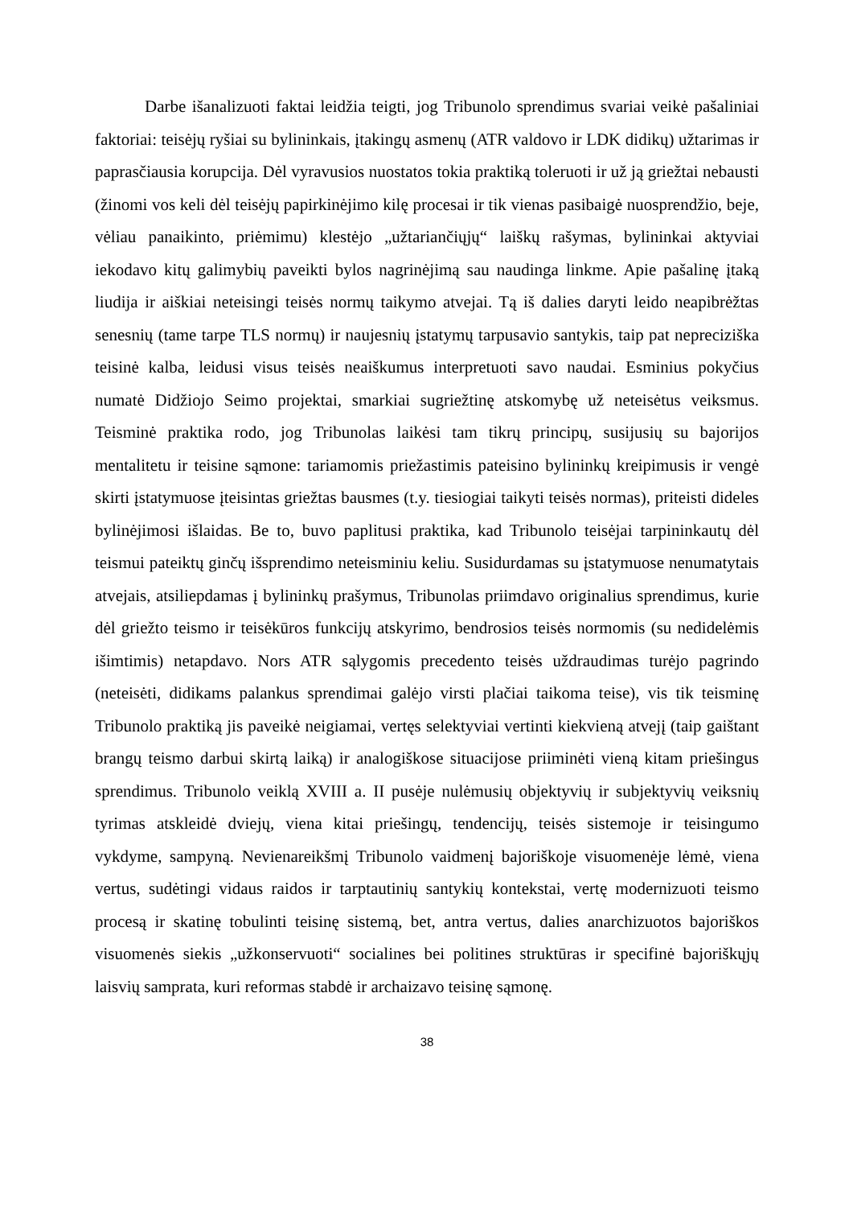Darbe išanalizuoti faktai leidžia teigti, jog Tribunolo sprendimus svariai veikė pašaliniai faktoriai: teisėjų ryšiai su bylininkais, įtakingų asmenų (ATR valdovo ir LDK didikų) užtarimas ir paprasčiausia korupcija. Dėl vyravusios nuostatos tokia praktiką toleruoti ir už ją griežtai nebausti (žinomi vos keli dėl teisėjų papirkinėjimo kilę procesai ir tik vienas pasibaigė nuosprendžio, beje, vėliau panaikinto, priėmimu) klestėjo „užtariančiųjų“ laiškų rašymas, bylininkai aktyviai iekodavo kitų galimybių paveikti bylos nagrinėjimą sau naudinga linkme. Apie pašalinę įtaką liudija ir aiškiai neteisingi teisės normų taikymo atvejai. Tą iš dalies daryti leido neapibrėžtas senesnių (tame tarpe TLS normų) ir naujesnių įstatymų tarpusavio santykis, taip pat nepreciziška teisinė kalba, leidusi visus teisės neaiškumus interpretuoti savo naudai. Esminius pokyčius numatė Didžiojo Seimo projektai, smarkiai sugriežtinę atskomybę už neteisėtus veiksmus. Teisminė praktika rodo, jog Tribunolas laikėsi tam tikrų principų, susijusių su bajorijos mentalitetu ir teisine sąmone: tariamomis priežastimis pateisino bylininkų kreipimusis ir vengė skirti įstatymuose įteisintas griežtas bausmes (t.y. tiesiogiai taikyti teisės normas), priteisti dideles bylinėjimosi išlaidas. Be to, buvo paplitusi praktika, kad Tribunolo teisėjai tarpininkautų dėl teismui pateiktų ginčų išsprendimo neteisminiu keliu. Susidurdamas su įstatymuose nenumatytais atvejais, atsiliepdamas į bylininkų prašymus, Tribunolas priimdavo originalius sprendimus, kurie dėl griežto teismo ir teisėkūros funkcijų atskyrimo, bendrosios teisės normomis (su nedidelėmis išimtimis) netapdavo. Nors ATR sąlygomis precedento teisės uždraudimas turėjo pagrindo (neteisėti, didikams palankus sprendimai galėjo virsti plačiai taikoma teise), vis tik teisminę Tribunolo praktiką jis paveikė neigiamai, vertęs selektyviai vertinti kiekvieną atvejį (taip gaištant brangų teismo darbui skirtą laiką) ir analogiškose situacijose priiminėti vieną kitam priešingus sprendimus. Tribunolo veiklą XVIII a. II pusėje nulėmusių objektyvių ir subjektyvių veiksnių tyrimas atskleidė dviejų, viena kitai priešingų, tendencijų, teisės sistemoje ir teisingumo vykdyme, sampyną. Nevienareikšmį Tribunolo vaidmenį bajoriškoje visuomenėje lėmė, viena vertus, sudėtingi vidaus raidos ir tarptautinių santykių kontekstai, vertę modernizuoti teismo procesą ir skatinę tobulinti teisinę sistemą, bet, antra vertus, dalies anarchizuotos bajoriškos visuomenės siekis „užkonservuoti“ socialines bei politines struktūras ir specifinė bajoriškųjų laisvių samprata, kuri reformas stabdė ir archaizavo teisinę sąmonę.
38